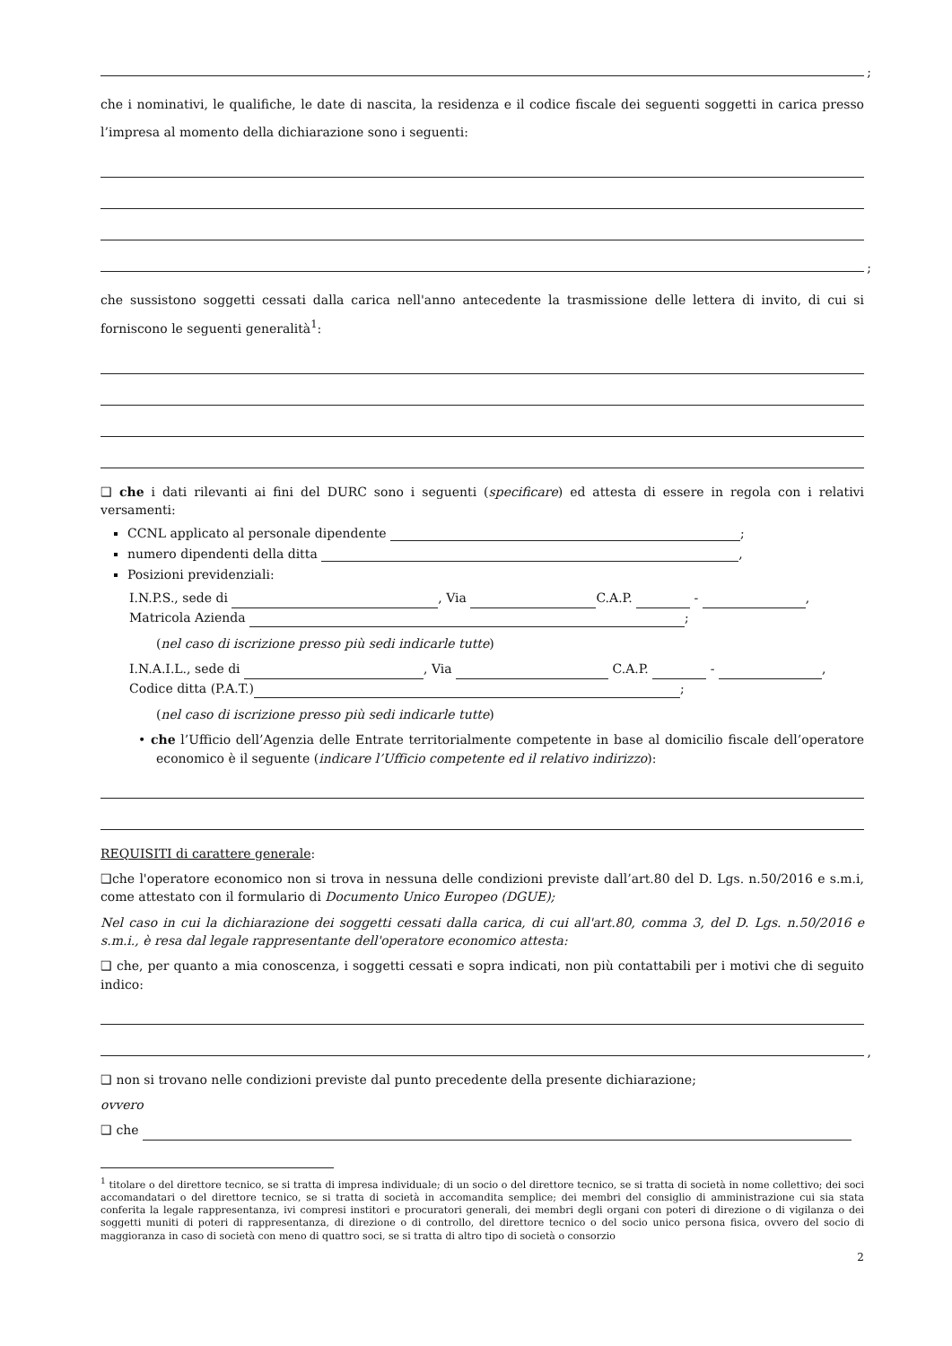;
che i nominativi, le qualifiche, le date di nascita, la residenza e il codice fiscale dei seguenti soggetti in carica presso l’impresa al momento della dichiarazione sono i seguenti:
;
che sussistono soggetti cessati dalla carica nell'anno antecedente la trasmissione delle lettera di invito, di cui si forniscono le seguenti generalità<sup>1</sup>:
❑ che i dati rilevanti ai fini del DURC sono i seguenti (specificare) ed attesta di essere in regola con i relativi versamenti:
CCNL applicato al personale dipendente ;
numero dipendenti della ditta ,
Posizioni previdenziali:
I.N.P.S., sede di , Via C.A.P. - ,
Matricola Azienda ;
(nel caso di iscrizione presso più sedi indicarle tutte)
I.N.A.I.L., sede di , Via C.A.P. - ,
Codice ditta (P.A.T.) ;
(nel caso di iscrizione presso più sedi indicarle tutte)
• che l’Ufficio dell’Agenzia delle Entrate territorialmente competente in base al domicilio fiscale dell’operatore economico è il seguente (indicare l’Ufficio competente ed il relativo indirizzo):
REQUISITI di carattere generale:
❑che l'operatore economico non si trova in nessuna delle condizioni previste dall’art.80 del D. Lgs. n.50/2016 e s.m.i, come attestato con il formulario di Documento Unico Europeo (DGUE);
Nel caso in cui la dichiarazione dei soggetti cessati dalla carica, di cui all'art.80, comma 3, del D. Lgs. n.50/2016 e s.m.i., è resa dal legale rappresentante dell'operatore economico attesta:
❑ che, per quanto a mia conoscenza, i soggetti cessati e sopra indicati, non più contattabili per i motivi che di seguito indico:
,
❑ non si trovano nelle condizioni previste dal punto precedente della presente dichiarazione;
ovvero
❑ che
<sup>1</sup> titolare o del direttore tecnico, se si tratta di impresa individuale; di un socio o del direttore tecnico, se si tratta di società in nome collettivo; dei soci accomandatari o del direttore tecnico, se si tratta di società in accomandita semplice; dei membri del consiglio di amministrazione cui sia stata conferita la legale rappresentanza, ivi compresi institori e procuratori generali, dei membri degli organi con poteri di direzione o di vigilanza o dei soggetti muniti di poteri di rappresentanza, di direzione o di controllo, del direttore tecnico o del socio unico persona fisica, ovvero del socio di maggioranza in caso di società con meno di quattro soci, se si tratta di altro tipo di società o consorzio
2